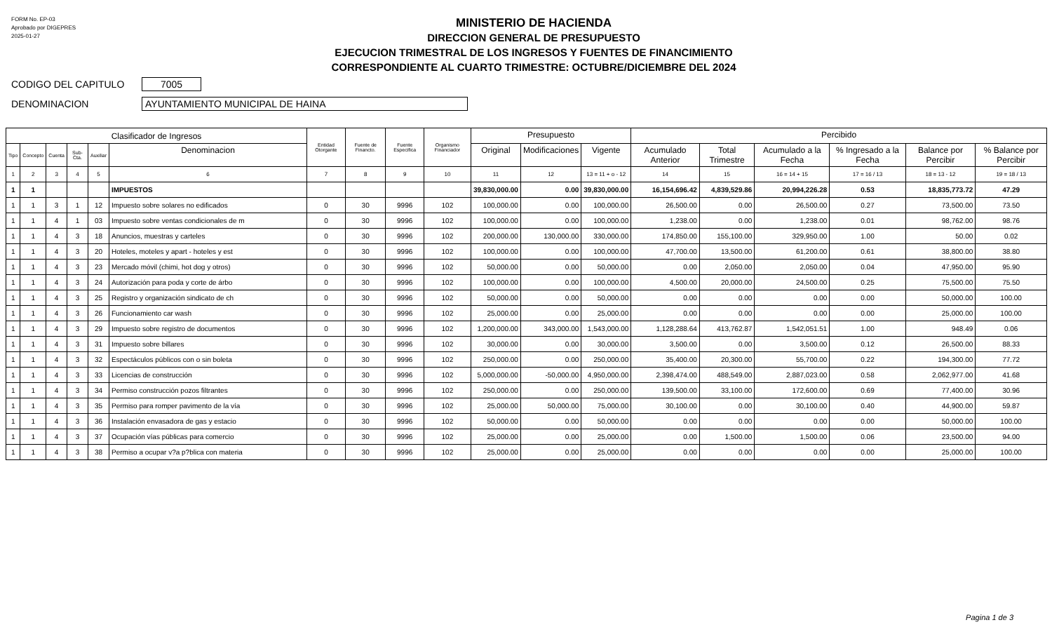FORM No. EP-03
Aprobado por DIGEPRES
2025-01-27
MINISTERIO DE HACIENDA
DIRECCION GENERAL DE PRESUPUESTO
EJECUCION TRIMESTRAL DE LOS INGRESOS Y FUENTES DE FINANCIMIENTO
CORRESPONDIENTE AL CUARTO TRIMESTRE: OCTUBRE/DICIEMBRE DEL 2024
CODIGO DEL CAPITULO 7005
DENOMINACION AYUNTAMIENTO MUNICIPAL DE HAINA
| Clasificador de Ingresos | | | | | | Entidad Otorgante | Fuente de Financto. | Fuente Especifica | Organismo Financiador | Presupuesto | | | Percibido | | | | | |
| --- | --- | --- | --- | --- | --- | --- | --- | --- | --- | --- | --- | --- | --- | --- | --- | --- | --- | --- |
| Tipo | Concepto | Cuenta | Sub-Cta. | Auxiliar | Denominacion | | | | | Original | Modificaciones | Vigente | Acumulado Anterior | Total Trimestre | Acumulado a la Fecha | % Ingresado a la Fecha | Balance por Percibir | % Balance por Percibir |
| 1 | 2 | 3 | 4 | 5 | 6 | 7 | 8 | 9 | 10 | 11 | 12 | 13 = 11 + o - 12 | 14 | 15 | 16 = 14 + 15 | 17 = 16 / 13 | 18 = 13 - 12 | 19 = 18 / 13 |
| 1 | 1 | | | | IMPUESTOS | | | | | 39,830,000.00 | 0.00 | 39,830,000.00 | 16,154,696.42 | 4,839,529.86 | 20,994,226.28 | 0.53 | 18,835,773.72 | 47.29 |
| 1 | 1 | 3 | 1 | 12 | Impuesto sobre solares no edificados | 0 | 30 | 9996 | 102 | 100,000.00 | 0.00 | 100,000.00 | 26,500.00 | 0.00 | 26,500.00 | 0.27 | 73,500.00 | 73.50 |
| 1 | 1 | 4 | 1 | 03 | Impuesto sobre ventas condicionales de m | 0 | 30 | 9996 | 102 | 100,000.00 | 0.00 | 100,000.00 | 1,238.00 | 0.00 | 1,238.00 | 0.01 | 98,762.00 | 98.76 |
| 1 | 1 | 4 | 3 | 18 | Anuncios, muestras y carteles | 0 | 30 | 9996 | 102 | 200,000.00 | 130,000.00 | 330,000.00 | 174,850.00 | 155,100.00 | 329,950.00 | 1.00 | 50.00 | 0.02 |
| 1 | 1 | 4 | 3 | 20 | Hoteles, moteles y apart - hoteles y est | 0 | 30 | 9996 | 102 | 100,000.00 | 0.00 | 100,000.00 | 47,700.00 | 13,500.00 | 61,200.00 | 0.61 | 38,800.00 | 38.80 |
| 1 | 1 | 4 | 3 | 23 | Mercado móvil (chimi, hot dog y otros) | 0 | 30 | 9996 | 102 | 50,000.00 | 0.00 | 50,000.00 | 0.00 | 2,050.00 | 2,050.00 | 0.04 | 47,950.00 | 95.90 |
| 1 | 1 | 4 | 3 | 24 | Autorización para poda y corte de árbo | 0 | 30 | 9996 | 102 | 100,000.00 | 0.00 | 100,000.00 | 4,500.00 | 20,000.00 | 24,500.00 | 0.25 | 75,500.00 | 75.50 |
| 1 | 1 | 4 | 3 | 25 | Registro y organización sindicato de ch | 0 | 30 | 9996 | 102 | 50,000.00 | 0.00 | 50,000.00 | 0.00 | 0.00 | 0.00 | 0.00 | 50,000.00 | 100.00 |
| 1 | 1 | 4 | 3 | 26 | Funcionamiento car wash | 0 | 30 | 9996 | 102 | 25,000.00 | 0.00 | 25,000.00 | 0.00 | 0.00 | 0.00 | 0.00 | 25,000.00 | 100.00 |
| 1 | 1 | 4 | 3 | 29 | Impuesto sobre registro de documentos | 0 | 30 | 9996 | 102 | 1,200,000.00 | 343,000.00 | 1,543,000.00 | 1,128,288.64 | 413,762.87 | 1,542,051.51 | 1.00 | 948.49 | 0.06 |
| 1 | 1 | 4 | 3 | 31 | Impuesto sobre billares | 0 | 30 | 9996 | 102 | 30,000.00 | 0.00 | 30,000.00 | 3,500.00 | 0.00 | 3,500.00 | 0.12 | 26,500.00 | 88.33 |
| 1 | 1 | 4 | 3 | 32 | Espectáculos públicos con o sin boleta | 0 | 30 | 9996 | 102 | 250,000.00 | 0.00 | 250,000.00 | 35,400.00 | 20,300.00 | 55,700.00 | 0.22 | 194,300.00 | 77.72 |
| 1 | 1 | 4 | 3 | 33 | Licencias de construcción | 0 | 30 | 9996 | 102 | 5,000,000.00 | -50,000.00 | 4,950,000.00 | 2,398,474.00 | 488,549.00 | 2,887,023.00 | 0.58 | 2,062,977.00 | 41.68 |
| 1 | 1 | 4 | 3 | 34 | Permiso construcción pozos filtrantes | 0 | 30 | 9996 | 102 | 250,000.00 | 0.00 | 250,000.00 | 139,500.00 | 33,100.00 | 172,600.00 | 0.69 | 77,400.00 | 30.96 |
| 1 | 1 | 4 | 3 | 35 | Permiso para romper pavimento de la vía | 0 | 30 | 9996 | 102 | 25,000.00 | 50,000.00 | 75,000.00 | 30,100.00 | 0.00 | 30,100.00 | 0.40 | 44,900.00 | 59.87 |
| 1 | 1 | 4 | 3 | 36 | Instalación envasadora de gas y estacio | 0 | 30 | 9996 | 102 | 50,000.00 | 0.00 | 50,000.00 | 0.00 | 0.00 | 0.00 | 0.00 | 50,000.00 | 100.00 |
| 1 | 1 | 4 | 3 | 37 | Ocupación vías públicas para comercio | 0 | 30 | 9996 | 102 | 25,000.00 | 0.00 | 25,000.00 | 0.00 | 1,500.00 | 1,500.00 | 0.06 | 23,500.00 | 94.00 |
| 1 | 1 | 4 | 3 | 38 | Permiso a ocupar v?a p?blica con materia | 0 | 30 | 9996 | 102 | 25,000.00 | 0.00 | 25,000.00 | 0.00 | 0.00 | 0.00 | 0.00 | 25,000.00 | 100.00 |
Pagina 1 de 3